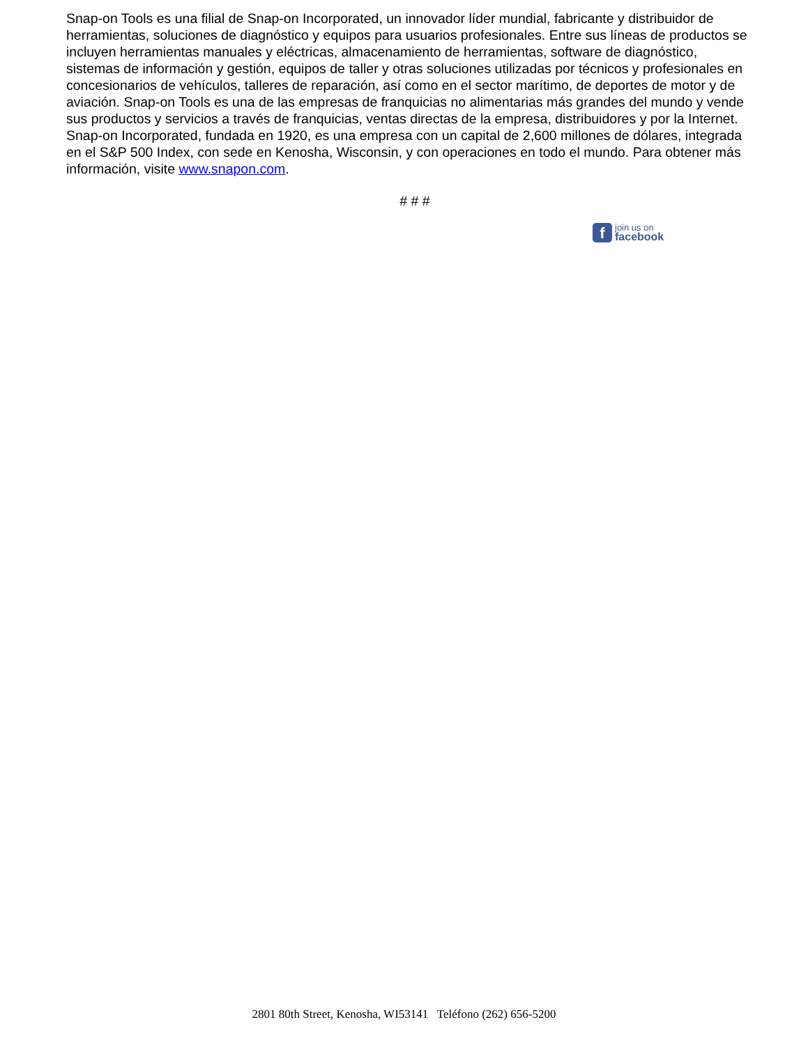Snap-on Tools es una filial de Snap-on Incorporated, un innovador líder mundial, fabricante y distribuidor de herramientas, soluciones de diagnóstico y equipos para usuarios profesionales. Entre sus líneas de productos se incluyen herramientas manuales y eléctricas, almacenamiento de herramientas, software de diagnóstico, sistemas de información y gestión, equipos de taller y otras soluciones utilizadas por técnicos y profesionales en concesionarios de vehículos, talleres de reparación, así como en el sector marítimo, de deportes de motor y de aviación. Snap-on Tools es una de las empresas de franquicias no alimentarias más grandes del mundo y vende sus productos y servicios a través de franquicias, ventas directas de la empresa, distribuidores y por la Internet. Snap-on Incorporated, fundada en 1920, es una empresa con un capital de 2,600 millones de dólares, integrada en el S&P 500 Index, con sede en Kenosha, Wisconsin, y con operaciones en todo el mundo. Para obtener más información, visite www.snapon.com.
# # #
f
join us on
facebook
2801 80th Street, Kenosha, WI53141 Teléfono (262) 656-5200